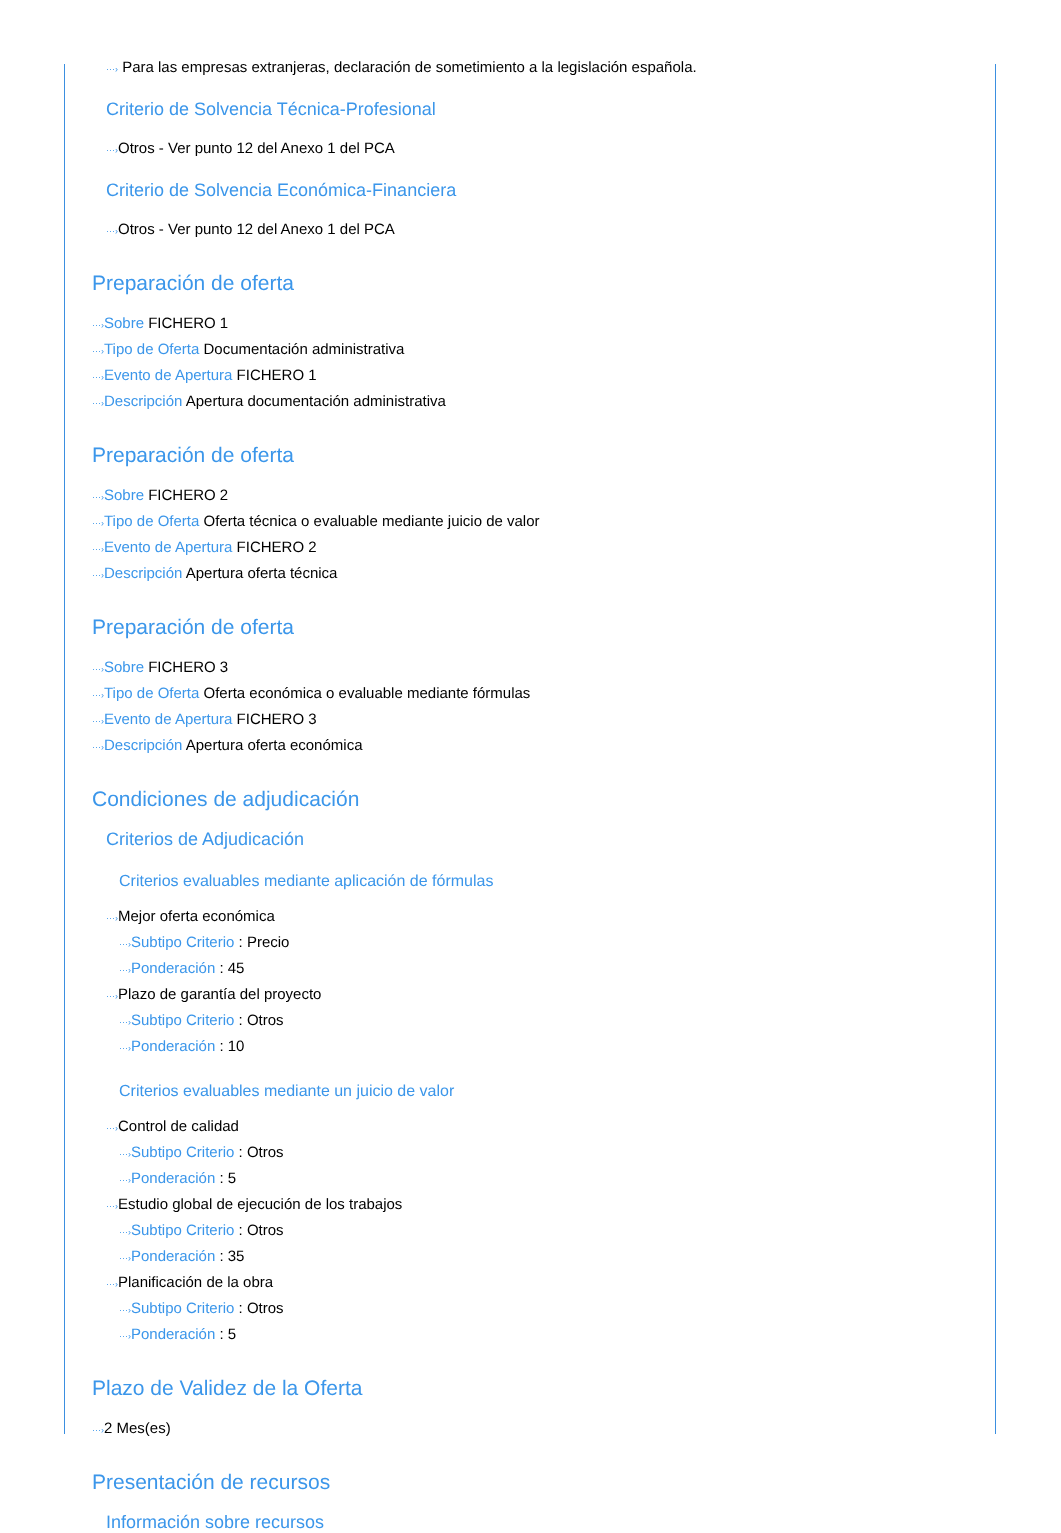···› Para las empresas extranjeras, declaración de sometimiento a la legislación española.
Criterio de Solvencia Técnica-Profesional
···›Otros - Ver punto 12 del Anexo 1 del PCA
Criterio de Solvencia Económica-Financiera
···›Otros - Ver punto 12 del Anexo 1 del PCA
Preparación de oferta
···›Sobre FICHERO 1
···›Tipo de Oferta Documentación administrativa
···›Evento de Apertura FICHERO 1
···›Descripción Apertura documentación administrativa
Preparación de oferta
···›Sobre FICHERO 2
···›Tipo de Oferta Oferta técnica o evaluable mediante juicio de valor
···›Evento de Apertura FICHERO 2
···›Descripción Apertura oferta técnica
Preparación de oferta
···›Sobre FICHERO 3
···›Tipo de Oferta Oferta económica o evaluable mediante fórmulas
···›Evento de Apertura FICHERO 3
···›Descripción Apertura oferta económica
Condiciones de adjudicación
Criterios de Adjudicación
Criterios evaluables mediante aplicación de fórmulas
···›Mejor oferta económica
···›Subtipo Criterio : Precio
···›Ponderación : 45
···›Plazo de garantía del proyecto
···›Subtipo Criterio : Otros
···›Ponderación : 10
Criterios evaluables mediante un juicio de valor
···›Control de calidad
···›Subtipo Criterio : Otros
···›Ponderación : 5
···›Estudio global de ejecución de los trabajos
···›Subtipo Criterio : Otros
···›Ponderación : 35
···›Planificación de la obra
···›Subtipo Criterio : Otros
···›Ponderación : 5
Plazo de Validez de la Oferta
···›2 Mes(es)
Presentación de recursos
Información sobre recursos